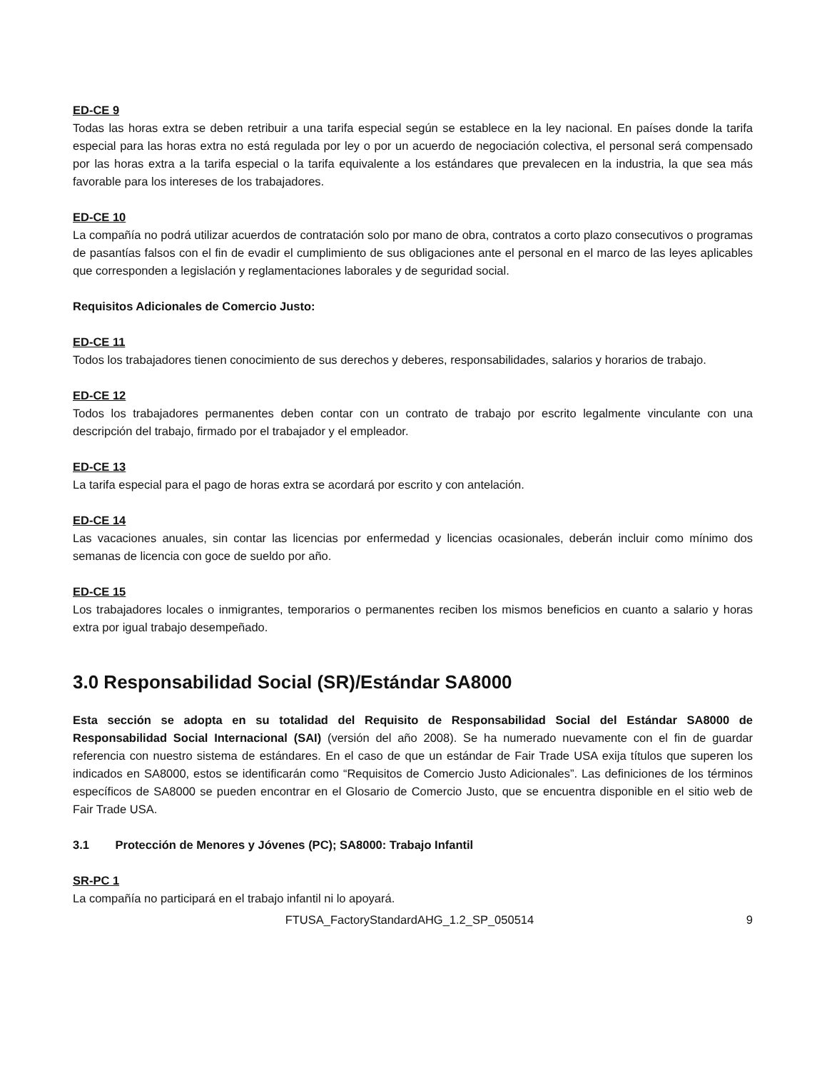ED-CE 9
Todas las horas extra se deben retribuir a una tarifa especial según se establece en la ley nacional. En países donde la tarifa especial para las horas extra no está regulada por ley o por un acuerdo de negociación colectiva, el personal será compensado por las horas extra a la tarifa especial o la tarifa equivalente a los estándares que prevalecen en la industria, la que sea más favorable para los intereses de los trabajadores.
ED-CE 10
La compañía no podrá utilizar acuerdos de contratación solo por mano de obra, contratos a corto plazo consecutivos o programas de pasantías falsos con el fin de evadir el cumplimiento de sus obligaciones ante el personal en el marco de las leyes aplicables que corresponden a legislación y reglamentaciones laborales y de seguridad social.
Requisitos Adicionales de Comercio Justo:
ED-CE 11
Todos los trabajadores tienen conocimiento de sus derechos y deberes, responsabilidades, salarios y horarios de trabajo.
ED-CE 12
Todos los trabajadores permanentes deben contar con un contrato de trabajo por escrito legalmente vinculante con una descripción del trabajo, firmado por el trabajador y el empleador.
ED-CE 13
La tarifa especial para el pago de horas extra se acordará por escrito y con antelación.
ED-CE 14
Las vacaciones anuales, sin contar las licencias por enfermedad y licencias ocasionales, deberán incluir como mínimo dos semanas de licencia con goce de sueldo por año.
ED-CE 15
Los trabajadores locales o inmigrantes, temporarios o permanentes reciben los mismos beneficios en cuanto a salario y horas extra por igual trabajo desempeñado.
3.0 Responsabilidad Social (SR)/Estándar SA8000
Esta sección se adopta en su totalidad del Requisito de Responsabilidad Social del Estándar SA8000 de Responsabilidad Social Internacional (SAI) (versión del año 2008). Se ha numerado nuevamente con el fin de guardar referencia con nuestro sistema de estándares. En el caso de que un estándar de Fair Trade USA exija títulos que superen los indicados en SA8000, estos se identificarán como “Requisitos de Comercio Justo Adicionales”. Las definiciones de los términos específicos de SA8000 se pueden encontrar en el Glosario de Comercio Justo, que se encuentra disponible en el sitio web de Fair Trade USA.
3.1 Protección de Menores y Jóvenes (PC); SA8000: Trabajo Infantil
SR-PC 1
La compañía no participará en el trabajo infantil ni lo apoyará.
FTUSA_FactoryStandardAHG_1.2_SP_050514 9